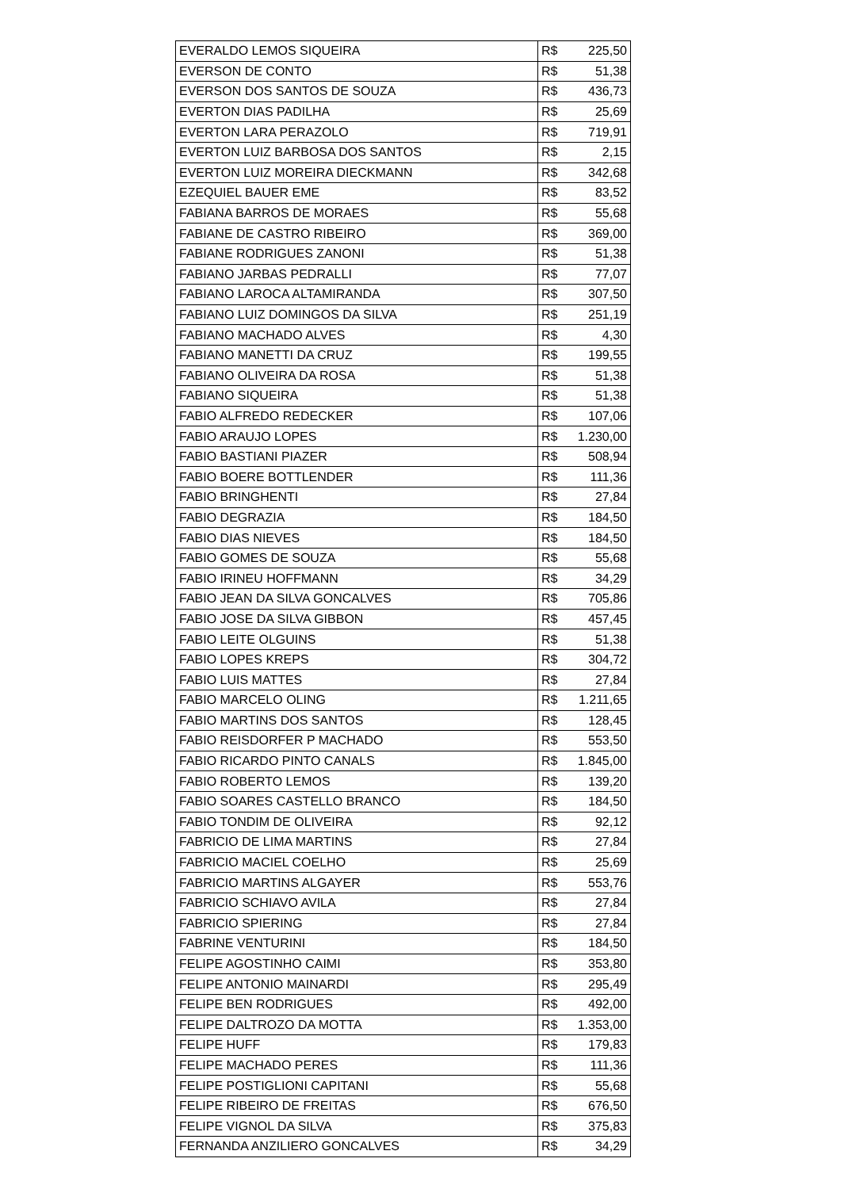| EVERALDO LEMOS SIQUEIRA | R$ | 225,50 |
| EVERSON DE CONTO | R$ | 51,38 |
| EVERSON DOS SANTOS DE SOUZA | R$ | 436,73 |
| EVERTON DIAS PADILHA | R$ | 25,69 |
| EVERTON LARA PERAZOLO | R$ | 719,91 |
| EVERTON LUIZ BARBOSA DOS SANTOS | R$ | 2,15 |
| EVERTON LUIZ MOREIRA DIECKMANN | R$ | 342,68 |
| EZEQUIEL BAUER EME | R$ | 83,52 |
| FABIANA BARROS DE MORAES | R$ | 55,68 |
| FABIANE DE CASTRO RIBEIRO | R$ | 369,00 |
| FABIANE RODRIGUES ZANONI | R$ | 51,38 |
| FABIANO JARBAS PEDRALLI | R$ | 77,07 |
| FABIANO LAROCA ALTAMIRANDA | R$ | 307,50 |
| FABIANO LUIZ DOMINGOS DA SILVA | R$ | 251,19 |
| FABIANO MACHADO ALVES | R$ | 4,30 |
| FABIANO MANETTI DA CRUZ | R$ | 199,55 |
| FABIANO OLIVEIRA DA ROSA | R$ | 51,38 |
| FABIANO SIQUEIRA | R$ | 51,38 |
| FABIO ALFREDO REDECKER | R$ | 107,06 |
| FABIO ARAUJO LOPES | R$ | 1.230,00 |
| FABIO BASTIANI PIAZER | R$ | 508,94 |
| FABIO BOERE BOTTLENDER | R$ | 111,36 |
| FABIO BRINGHENTI | R$ | 27,84 |
| FABIO DEGRAZIA | R$ | 184,50 |
| FABIO DIAS NIEVES | R$ | 184,50 |
| FABIO GOMES DE SOUZA | R$ | 55,68 |
| FABIO IRINEU HOFFMANN | R$ | 34,29 |
| FABIO JEAN DA SILVA GONCALVES | R$ | 705,86 |
| FABIO JOSE DA SILVA GIBBON | R$ | 457,45 |
| FABIO LEITE OLGUINS | R$ | 51,38 |
| FABIO LOPES KREPS | R$ | 304,72 |
| FABIO LUIS MATTES | R$ | 27,84 |
| FABIO MARCELO OLING | R$ | 1.211,65 |
| FABIO MARTINS DOS SANTOS | R$ | 128,45 |
| FABIO REISDORFER P MACHADO | R$ | 553,50 |
| FABIO RICARDO PINTO CANALS | R$ | 1.845,00 |
| FABIO ROBERTO LEMOS | R$ | 139,20 |
| FABIO SOARES CASTELLO BRANCO | R$ | 184,50 |
| FABIO TONDIM DE OLIVEIRA | R$ | 92,12 |
| FABRICIO DE LIMA MARTINS | R$ | 27,84 |
| FABRICIO MACIEL COELHO | R$ | 25,69 |
| FABRICIO MARTINS ALGAYER | R$ | 553,76 |
| FABRICIO SCHIAVO AVILA | R$ | 27,84 |
| FABRICIO SPIERING | R$ | 27,84 |
| FABRINE VENTURINI | R$ | 184,50 |
| FELIPE AGOSTINHO CAIMI | R$ | 353,80 |
| FELIPE ANTONIO MAINARDI | R$ | 295,49 |
| FELIPE BEN RODRIGUES | R$ | 492,00 |
| FELIPE DALTROZO DA MOTTA | R$ | 1.353,00 |
| FELIPE HUFF | R$ | 179,83 |
| FELIPE MACHADO PERES | R$ | 111,36 |
| FELIPE POSTIGLIONI CAPITANI | R$ | 55,68 |
| FELIPE RIBEIRO DE FREITAS | R$ | 676,50 |
| FELIPE VIGNOL DA SILVA | R$ | 375,83 |
| FERNANDA ANZILIERO GONCALVES | R$ | 34,29 |